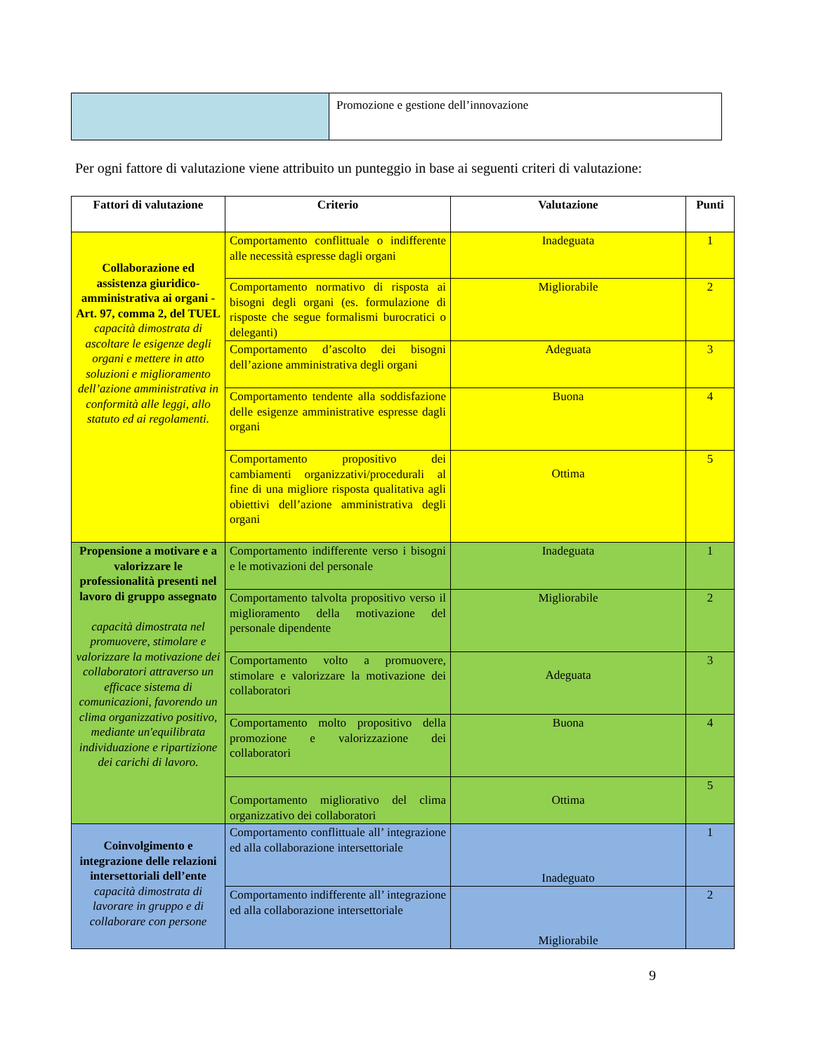| | Promozione e gestione dell’innovazione |
Per ogni fattore di valutazione viene attribuito un punteggio in base ai seguenti criteri di valutazione:
| Fattori di valutazione | Criterio | Valutazione | Punti |
| --- | --- | --- | --- |
| Collaborazione ed assistenza giuridico-amministrativa ai organi - Art. 97, comma 2, del TUEL capacità dimostrata di ascoltare le esigenze degli organi e mettere in atto soluzioni e miglioramento dell’azione amministrativa in conformità alle leggi, allo statuto ed ai regolamenti. | Comportamento conflittuale o indifferente alle necessità espresse dagli organi | Inadeguata | 1 |
| | Comportamento normativo di risposta ai bisogni degli organi (es. formulazione di risposte che segue formalismi burocratici o deleganti) | Migliorabile | 2 |
| | Comportamento d’ascolto dei bisogni dell’azione amministrativa degli organi | Adeguata | 3 |
| | Comportamento tendente alla soddisfazione delle esigenze amministrative espresse dagli organi | Buona | 4 |
| | Comportamento propositivo dei cambiamenti organizzativi/procedurali al fine di una migliore risposta qualitativa agli obiettivi dell’azione amministrativa degli organi | Ottima | 5 |
| Propensione a motivare e a valorizzare le professionalità presenti nel lavoro di gruppo assegnato capacità dimostrata nel promuovere, stimolare e valorizzare la motivazione dei collaboratori attraverso un efficace sistema di comunicazioni, favorendo un clima organizzativo positivo, mediante un'equilibrata individuazione e ripartizione dei carichi di lavoro. | Comportamento indifferente verso i bisogni e le motivazioni del personale | Inadeguata | 1 |
| | Comportamento talvolta propositivo verso il miglioramento della motivazione del personale dipendente | Migliorabile | 2 |
| | Comportamento volto a promuovere, stimolare e valorizzare la motivazione dei collaboratori | Adeguata | 3 |
| | Comportamento molto propositivo della promozione e valorizzazione dei collaboratori | Buona | 4 |
| | Comportamento migliorativo del clima organizzativo dei collaboratori | Ottima | 5 |
| Coinvolgimento e integrazione delle relazioni intersettoriali dell’ente capacità dimostrata di lavorare in gruppo e di collaborare con persone | Comportamento conflittuale all’ integrazione ed alla collaborazione intersettoriale | Inadeguato | 1 |
| | Comportamento indifferente all’ integrazione ed alla collaborazione intersettoriale | Migliorabile | 2 |
9